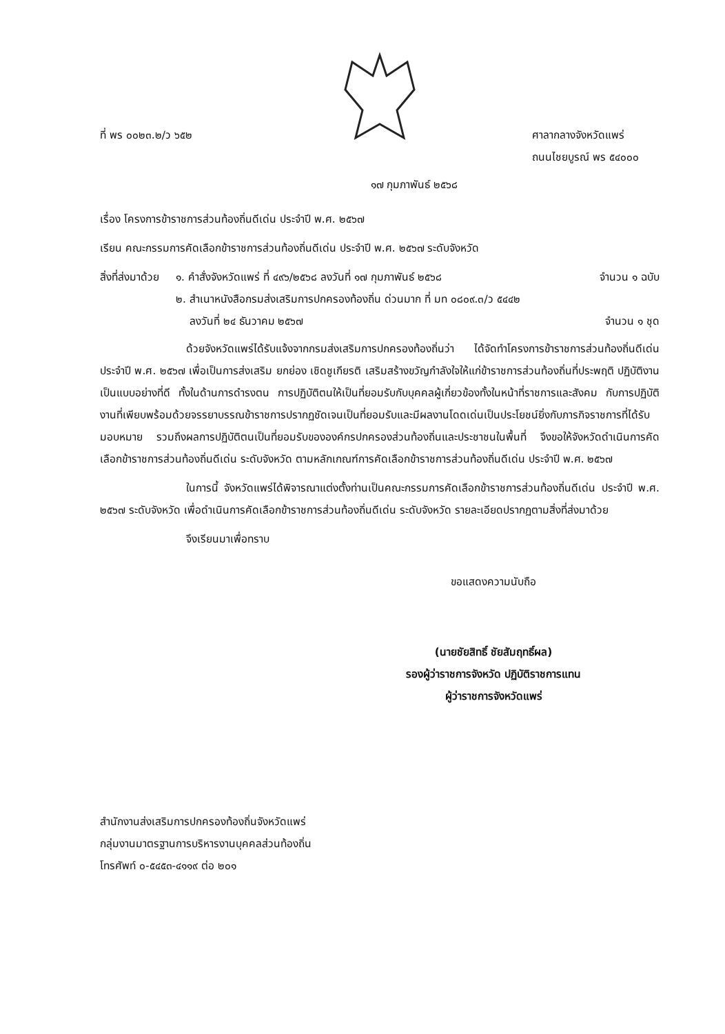ที่ พร ๐๐๒๓.๒/ว ๖๕๒ ศาลากลางจังหวัดแพร่
ถนนไชยบูรณ์ พร ๕๔๐๐๐
๑๗ กุมภาพันธ์ ๒๕๖๘
เรื่อง โครงการข้าราชการส่วนท้องถิ่นดีเด่น ประจำปี พ.ศ. ๒๕๖๗
เรียน คณะกรรมการคัดเลือกข้าราชการส่วนท้องถิ่นดีเด่น ประจำปี พ.ศ. ๒๕๖๗ ระดับจังหวัด
สิ่งที่ส่งมาด้วย
๑. คำสั่งจังหวัดแพร่ ที่ ๔๙๖/๒๕๖๘ ลงวันที่ ๑๗ กุมภาพันธ์ ๒๕๖๘ จำนวน ๑ ฉบับ
๒. สำเนาหนังสือกรมส่งเสริมการปกครองท้องถิ่น ด่วนมาก ที่ มท ๐๘๐๙.๓/ว ๕๔๔๒
ลงวันที่ ๒๔ ธันวาคม ๒๕๖๗ จำนวน ๑ ชุด
ด้วยจังหวัดแพร่ได้รับแจ้งจากกรมส่งเสริมการปกครองท้องถิ่นว่า ได้จัดทำโครงการข้าราชการส่วนท้องถิ่นดีเด่น ประจำปี พ.ศ. ๒๕๖๗ เพื่อเป็นการส่งเสริม ยกย่อง เชิดชูเกียรติ เสริมสร้างขวัญกำลังใจให้แก่ข้าราชการส่วนท้องถิ่นที่ประพฤติ ปฏิบัติงานเป็นแบบอย่างที่ดี ทั้งในด้านการดำรงตน การปฏิบัติตนให้เป็นที่ยอมรับกับบุคคลผู้เกี่ยวข้องทั้งในหน้าที่ราชการและสังคม กับการปฏิบัติงานที่เพียบพร้อมด้วยจรรยาบรรณข้าราชการปรากฏชัดเจนเป็นที่ยอมรับและมีผลงานโดดเด่นเป็นประโยชน์ยิ่งกับภารกิจราชการที่ได้รับมอบหมาย รวมถึงผลการปฏิบัติตนเป็นที่ยอมรับขององค์กรปกครองส่วนท้องถิ่นและประชาชนในพื้นที่ จึงขอให้จังหวัดดำเนินการคัดเลือกข้าราชการส่วนท้องถิ่นดีเด่น ระดับจังหวัด ตามหลักเกณฑ์การคัดเลือกข้าราชการส่วนท้องถิ่นดีเด่น ประจำปี พ.ศ. ๒๕๖๗
ในการนี้ จังหวัดแพร่ได้พิจารณาแต่งตั้งท่านเป็นคณะกรรมการคัดเลือกข้าราชการส่วนท้องถิ่นดีเด่น ประจำปี พ.ศ. ๒๕๖๗ ระดับจังหวัด เพื่อดำเนินการคัดเลือกข้าราชการส่วนท้องถิ่นดีเด่น ระดับจังหวัด รายละเอียดปรากฏตามสิ่งที่ส่งมาด้วย
จึงเรียนมาเพื่อทราบ
ขอแสดงความนับถือ
(นายชัยสิทธิ์ ชัยสัมฤทธิ์ผล)
รองผู้ว่าราชการจังหวัด ปฏิบัติราชการแทน
ผู้ว่าราชการจังหวัดแพร่
สำนักงานส่งเสริมการปกครองท้องถิ่นจังหวัดแพร่
กลุ่มงานมาตรฐานการบริหารงานบุคคลส่วนท้องถิ่น
โทรศัพท์ ๐-๕๔๕๓-๔๑๑๙ ต่อ ๒๐๑